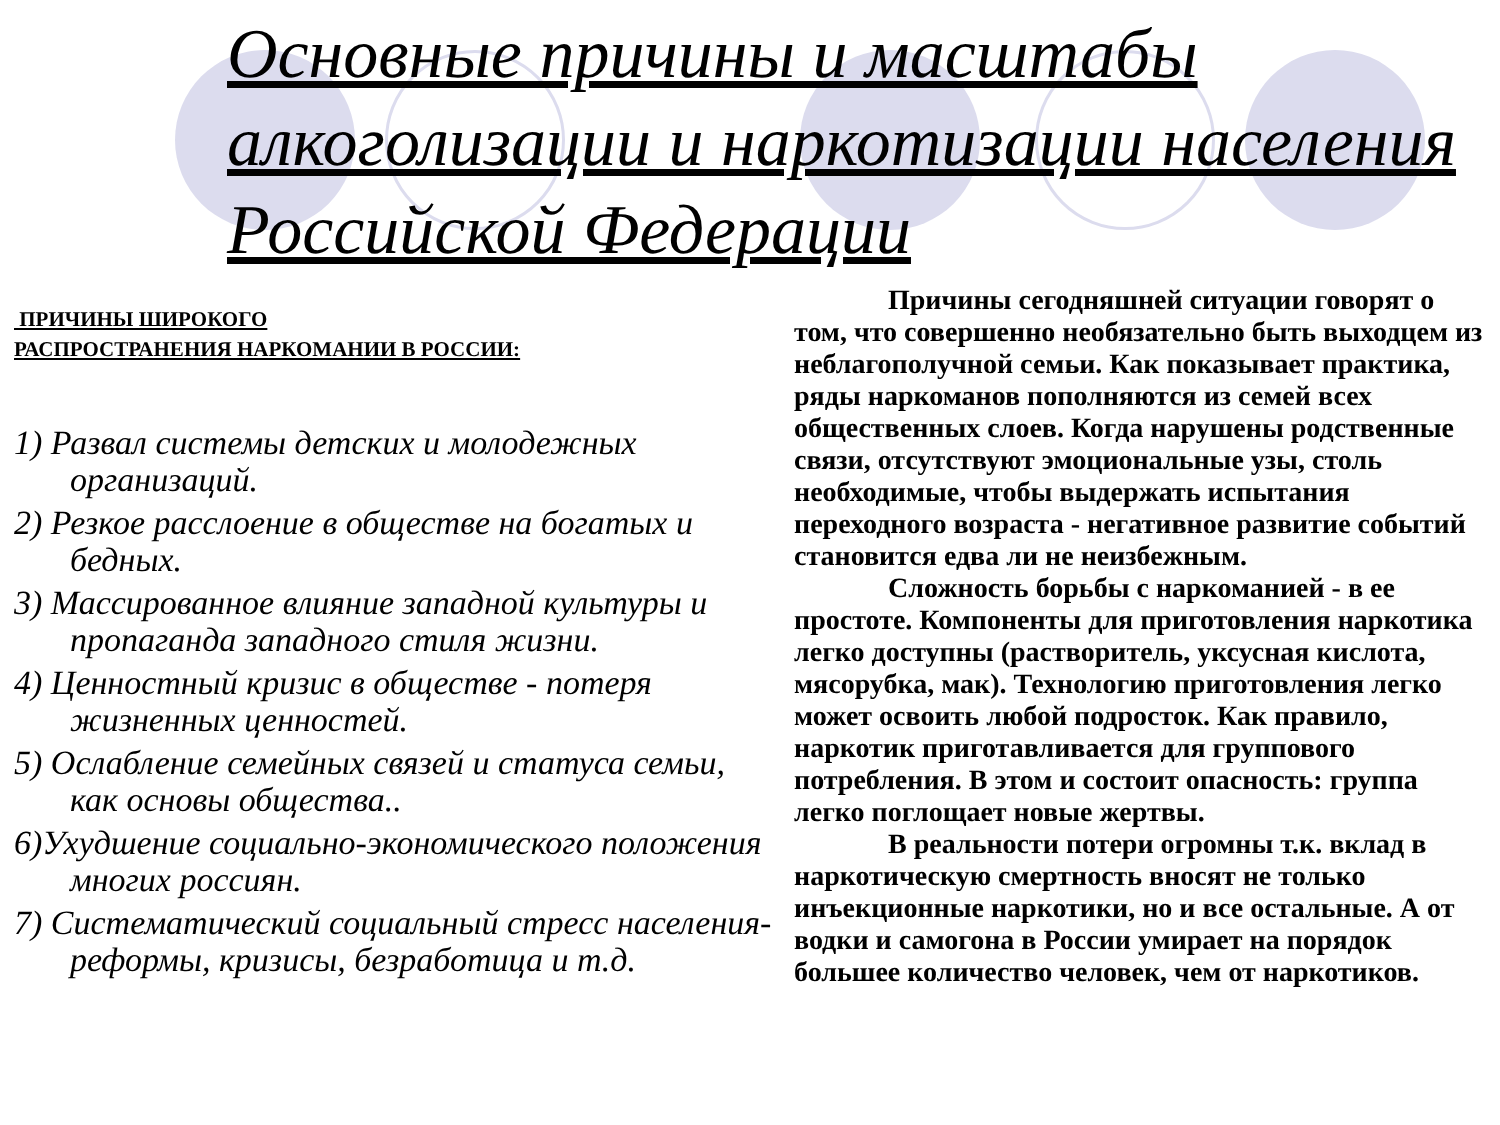Основные причины и масштабы алкоголизации и наркотизации населения Российской Федерации
ПРИЧИНЫ ШИРОКОГО
РАСПРОСТРАНЕНИЯ НАРКОМАНИИ В РОССИИ:
1) Развал системы детских и молодежных организаций.
2) Резкое расслоение в обществе на богатых и бедных.
3) Массированное влияние западной культуры и пропаганда западного стиля жизни.
4) Ценностный кризис в обществе - потеря жизненных ценностей.
5) Ослабление семейных связей и статуса семьи, как основы общества..
6)Ухудшение социально-экономического положения многих россиян.
7) Систематический социальный стресс населения-реформы, кризисы, безработица и т.д.
Причины сегодняшней ситуации говорят о том, что совершенно необязательно быть выходцем из неблагополучной семьи. Как показывает практика, ряды наркоманов пополняются из семей всех общественных слоев. Когда нарушены родственные связи, отсутствуют эмоциональные узы, столь необходимые, чтобы выдержать испытания переходного возраста - негативное развитие событий становится едва ли не неизбежным.
Сложность борьбы с наркоманией - в ее простоте. Компоненты для приготовления наркотика легко доступны (растворитель, уксусная кислота, мясорубка, мак). Технологию приготовления легко может освоить любой подросток. Как правило, наркотик приготавливается для группового потребления. В этом и состоит опасность: группа легко поглощает новые жертвы.
В реальности потери огромны т.к. вклад в наркотическую смертность вносят не только инъекционные наркотики, но и все остальные. А от водки и самогона в России умирает на порядок большее количество человек, чем от наркотиков.